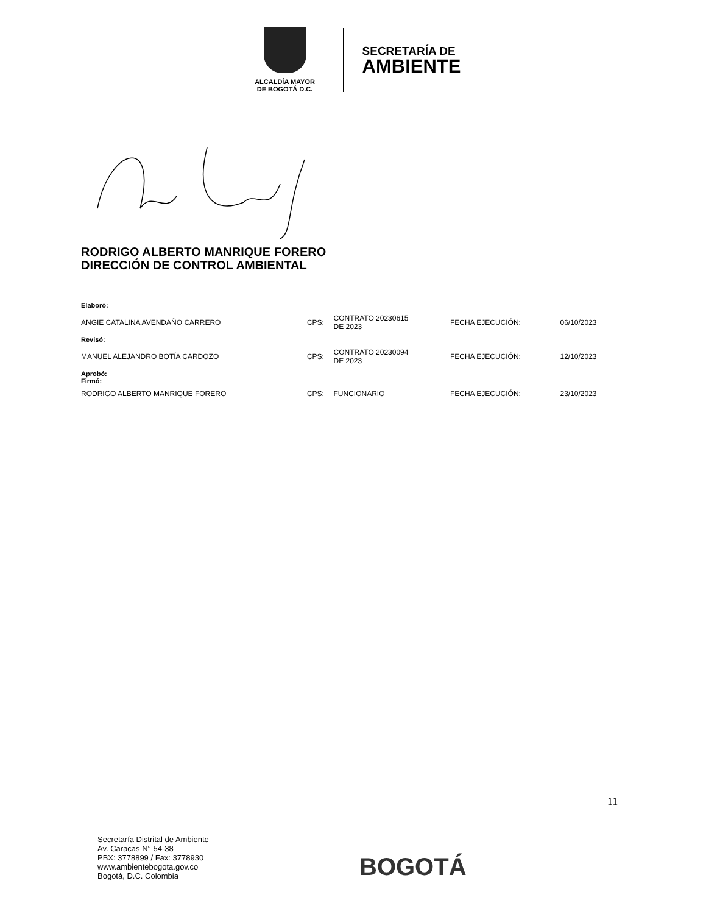ALCALDÍA MAYOR
DE BOGOTÁ D.C.
SECRETARÍA DE
AMBIENTE
RODRIGO ALBERTO MANRIQUE FORERO
DIRECCIÓN DE CONTROL AMBIENTAL
| Elaboró: | | | | |
| ANGIE CATALINA AVENDAÑO CARRERO | CPS: | CONTRATO 20230615 DE 2023 | FECHA EJECUCIÓN: | 06/10/2023 |
| Revisó: | | | | |
| MANUEL ALEJANDRO BOTÍA CARDOZO | CPS: | CONTRATO 20230094 DE 2023 | FECHA EJECUCIÓN: | 12/10/2023 |
| Aprobó: Firmó: | | | | |
| RODRIGO ALBERTO MANRIQUE FORERO | CPS: | FUNCIONARIO | FECHA EJECUCIÓN: | 23/10/2023 |
11
Secretaría Distrital de Ambiente
Av. Caracas N° 54-38
PBX: 3778899 / Fax: 3778930
www.ambientebogota.gov.co
Bogotá, D.C. Colombia
BOGOTÁ